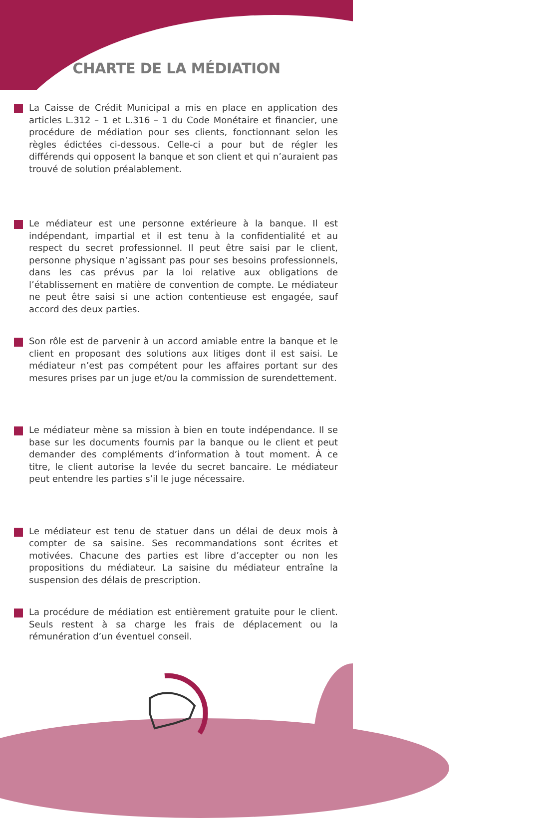CHARTE DE LA MÉDIATION
La Caisse de Crédit Municipal a mis en place en application des articles L.312 – 1 et L.316 – 1 du Code Monétaire et financier, une procédure de médiation pour ses clients, fonctionnant selon les règles édictées ci-dessous. Celle-ci a pour but de régler les différends qui opposent la banque et son client et qui n’auraient pas trouvé de solution préalablement.
Le médiateur est une personne extérieure à la banque. Il est indépendant, impartial et il est tenu à la confidentialité et au respect du secret professionnel. Il peut être saisi par le client, personne physique n’agissant pas pour ses besoins professionnels, dans les cas prévus par la loi relative aux obligations de l’établissement en matière de convention de compte. Le médiateur ne peut être saisi si une action contentieuse est engagée, sauf accord des deux parties.
Son rôle est de parvenir à un accord amiable entre la banque et le client en proposant des solutions aux litiges dont il est saisi. Le médiateur n’est pas compétent pour les affaires portant sur des mesures prises par un juge et/ou la commission de surendettement.
Le médiateur mène sa mission à bien en toute indépendance. Il se base sur les documents fournis par la banque ou le client et peut demander des compléments d’information à tout moment. À ce titre, le client autorise la levée du secret bancaire. Le médiateur peut entendre les parties s’il le juge nécessaire.
Le médiateur est tenu de statuer dans un délai de deux mois à compter de sa saisine. Ses recommandations sont écrites et motivées. Chacune des parties est libre d’accepter ou non les propositions du médiateur. La saisine du médiateur entraîne la suspension des délais de prescription.
La procédure de médiation est entièrement gratuite pour le client. Seuls restent à sa charge les frais de déplacement ou la rémunération d’un éventuel conseil.